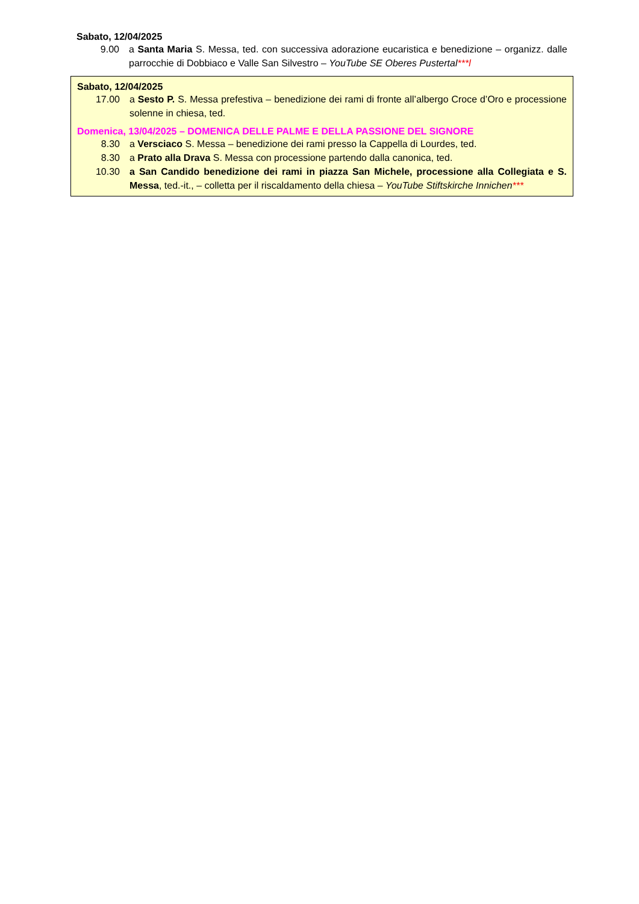Sabato, 12/04/2025
9.00 a Santa Maria S. Messa, ted. con successiva adorazione eucaristica e benedizione – organizz. dalle parrocchie di Dobbiaco e Valle San Silvestro – YouTube SE Oberes Pustertal***l
Sabato, 12/04/2025
17.00 a Sesto P. S. Messa prefestiva – benedizione dei rami di fronte all’albergo Croce d’Oro e processione solenne in chiesa, ted.
Domenica, 13/04/2025 – DOMENICA DELLE PALME E DELLA PASSIONE DEL SIGNORE
8.30 a Versciaco S. Messa – benedizione dei rami presso la Cappella di Lourdes, ted.
8.30 a Prato alla Drava S. Messa con processione partendo dalla canonica, ted.
10.30 a San Candido benedizione dei rami in piazza San Michele, processione alla Collegiata e S. Messa, ted.-it., – colletta per il riscaldamento della chiesa – YouTube Stiftskirche Innichen***